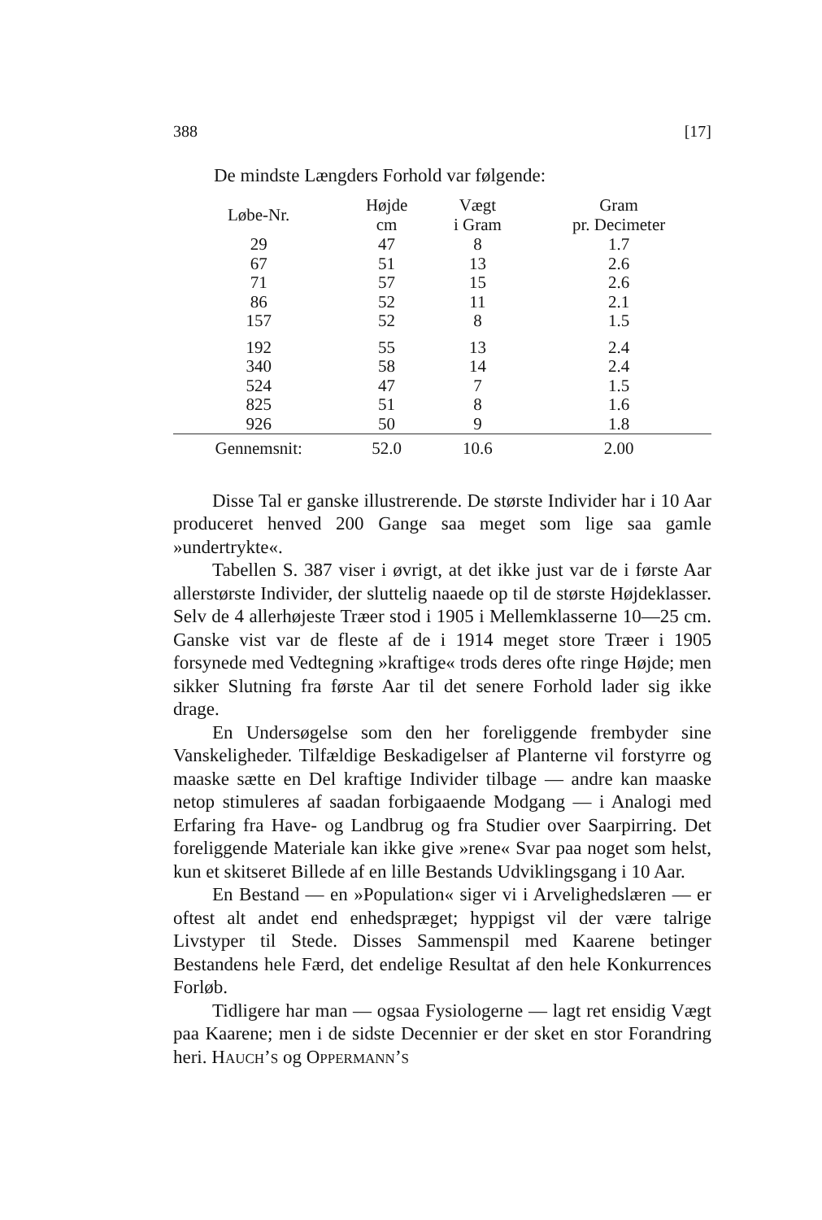388 [17]
De mindste Længders Forhold var følgende:
| Løbe-Nr. | Højde cm | Vægt i Gram | Gram pr. Decimeter |
| --- | --- | --- | --- |
| 29 | 47 | 8 | 1.7 |
| 67 | 51 | 13 | 2.6 |
| 71 | 57 | 15 | 2.6 |
| 86 | 52 | 11 | 2.1 |
| 157 | 52 | 8 | 1.5 |
| 192 | 55 | 13 | 2.4 |
| 340 | 58 | 14 | 2.4 |
| 524 | 47 | 7 | 1.5 |
| 825 | 51 | 8 | 1.6 |
| 926 | 50 | 9 | 1.8 |
| Gennemsnit: | 52.0 | 10.6 | 2.00 |
Disse Tal er ganske illustrerende. De største Individer har i 10 Aar produceret henved 200 Gange saa meget som lige saa gamle »undertrykte«.
Tabellen S. 387 viser i øvrigt, at det ikke just var de i første Aar allerstørste Individer, der sluttelig naaede op til de største Højdeklasser. Selv de 4 allerhøjeste Træer stod i 1905 i Mellemklasserne 10—25 cm. Ganske vist var de fleste af de i 1914 meget store Træer i 1905 forsynede med Vedtegning »kraftige« trods deres ofte ringe Højde; men sikker Slutning fra første Aar til det senere Forhold lader sig ikke drage.
En Undersøgelse som den her foreliggende frembyder sine Vanskeligheder. Tilfældige Beskadigelser af Planterne vil forstyrre og maaske sætte en Del kraftige Individer tilbage — andre kan maaske netop stimuleres af saadan forbigaaende Modgang — i Analogi med Erfaring fra Have- og Landbrug og fra Studier over Saarpirring. Det foreliggende Materiale kan ikke give »rene« Svar paa noget som helst, kun et skitseret Billede af en lille Bestands Udviklingsgang i 10 Aar.
En Bestand — en »Population« siger vi i Arvelighedslæren — er oftest alt andet end enhedspræget; hyppigst vil der være talrige Livstyper til Stede. Disses Sammenspil med Kaarene betinger Bestandens hele Færd, det endelige Resultat af den hele Konkurrences Forløb.
Tidligere har man — ogsaa Fysiologerne — lagt ret ensidig Vægt paa Kaarene; men i de sidste Decennier er der sket en stor Forandring heri. HAUCH’S og OPPERMANN’S